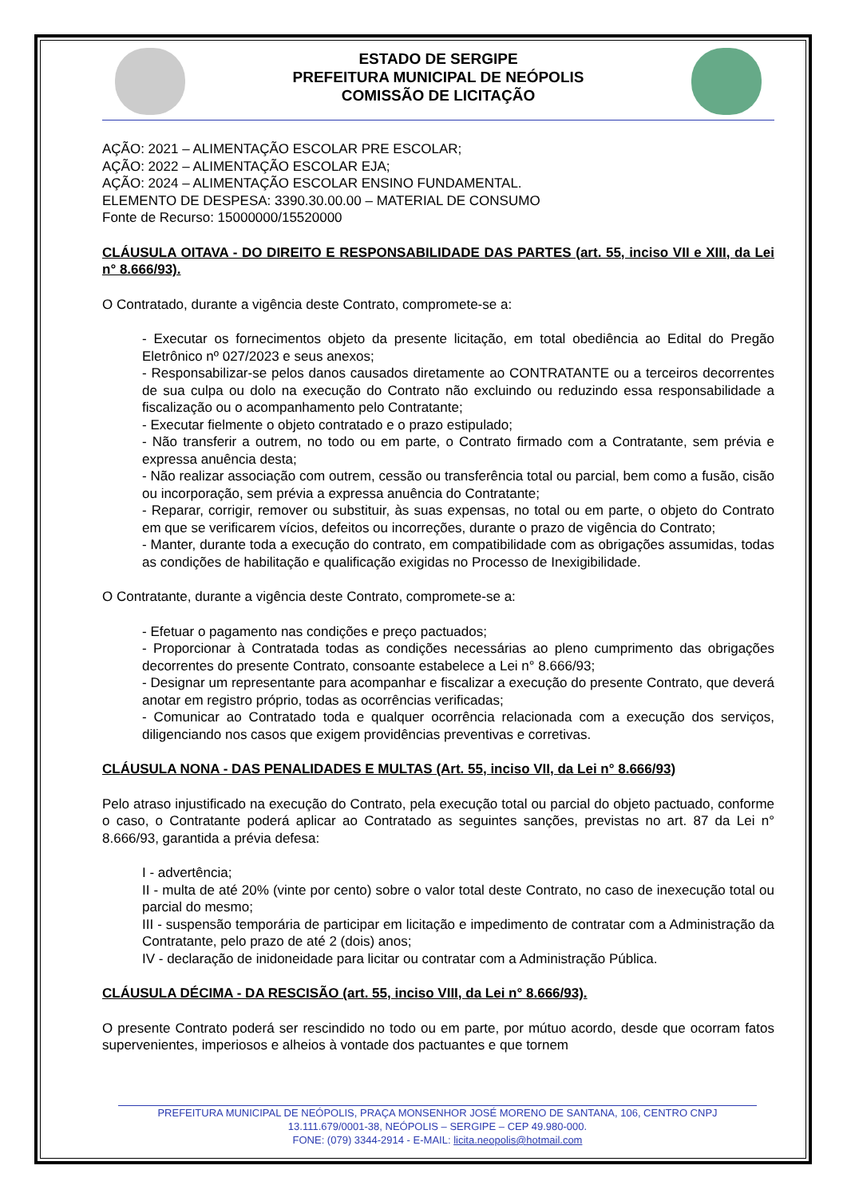ESTADO DE SERGIPE
PREFEITURA MUNICIPAL DE NEÓPOLIS
COMISSÃO DE LICITAÇÃO
AÇÃO: 2021 – ALIMENTAÇÃO ESCOLAR PRE ESCOLAR;
AÇÃO: 2022 – ALIMENTAÇÃO ESCOLAR EJA;
AÇÃO: 2024 – ALIMENTAÇÃO ESCOLAR ENSINO FUNDAMENTAL.
ELEMENTO DE DESPESA: 3390.30.00.00 – MATERIAL DE CONSUMO
Fonte de Recurso: 15000000/15520000
CLÁUSULA OITAVA - DO DIREITO E RESPONSABILIDADE DAS PARTES (art. 55, inciso VII e XIII, da Lei n° 8.666/93).
O Contratado, durante a vigência deste Contrato, compromete-se a:
- Executar os fornecimentos objeto da presente licitação, em total obediência ao Edital do Pregão Eletrônico nº 027/2023 e seus anexos;
- Responsabilizar-se pelos danos causados diretamente ao CONTRATANTE ou a terceiros decorrentes de sua culpa ou dolo na execução do Contrato não excluindo ou reduzindo essa responsabilidade a fiscalização ou o acompanhamento pelo Contratante;
- Executar fielmente o objeto contratado e o prazo estipulado;
- Não transferir a outrem, no todo ou em parte, o Contrato firmado com a Contratante, sem prévia e expressa anuência desta;
- Não realizar associação com outrem, cessão ou transferência total ou parcial, bem como a fusão, cisão ou incorporação, sem prévia a expressa anuência do Contratante;
- Reparar, corrigir, remover ou substituir, às suas expensas, no total ou em parte, o objeto do Contrato em que se verificarem vícios, defeitos ou incorreções, durante o prazo de vigência do Contrato;
- Manter, durante toda a execução do contrato, em compatibilidade com as obrigações assumidas, todas as condições de habilitação e qualificação exigidas no Processo de Inexigibilidade.
O Contratante, durante a vigência deste Contrato, compromete-se a:
- Efetuar o pagamento nas condições e preço pactuados;
- Proporcionar à Contratada todas as condições necessárias ao pleno cumprimento das obrigações decorrentes do presente Contrato, consoante estabelece a Lei n° 8.666/93;
- Designar um representante para acompanhar e fiscalizar a execução do presente Contrato, que deverá anotar em registro próprio, todas as ocorrências verificadas;
- Comunicar ao Contratado toda e qualquer ocorrência relacionada com a execução dos serviços, diligenciando nos casos que exigem providências preventivas e corretivas.
CLÁUSULA NONA - DAS PENALIDADES E MULTAS (Art. 55, inciso VII, da Lei n° 8.666/93)
Pelo atraso injustificado na execução do Contrato, pela execução total ou parcial do objeto pactuado, conforme o caso, o Contratante poderá aplicar ao Contratado as seguintes sanções, previstas no art. 87 da Lei n° 8.666/93, garantida a prévia defesa:
I - advertência;
II - multa de até 20% (vinte por cento) sobre o valor total deste Contrato, no caso de inexecução total ou parcial do mesmo;
III - suspensão temporária de participar em licitação e impedimento de contratar com a Administração da Contratante, pelo prazo de até 2 (dois) anos;
IV - declaração de inidoneidade para licitar ou contratar com a Administração Pública.
CLÁUSULA DÉCIMA - DA RESCISÃO (art. 55, inciso VIII, da Lei n° 8.666/93).
O presente Contrato poderá ser rescindido no todo ou em parte, por mútuo acordo, desde que ocorram fatos supervenientes, imperiosos e alheios à vontade dos pactuantes e que tornem
PREFEITURA MUNICIPAL DE NEÓPOLIS, PRAÇA MONSENHOR JOSÉ MORENO DE SANTANA, 106, CENTRO CNPJ
13.111.679/0001-38, NEÓPOLIS – SERGIPE – CEP 49.980-000.
FONE: (079) 3344-2914 - E-MAIL: licita.neopolis@hotmail.com